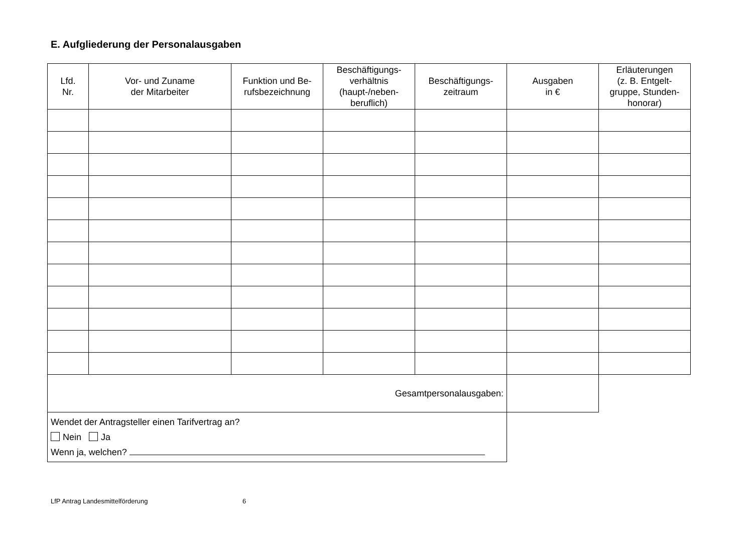E. Aufgliederung der Personalausgaben
| Lfd. Nr. | Vor- und Zuname der Mitarbeiter | Funktion und Be- rufsbezeichnung | Beschäftigungs- verhältnis (haupt-/neben- beruflich) | Beschäftigungs- zeitraum | Ausgaben in € | Erläuterungen (z. B. Entgelt- gruppe, Stunden- honorar) |
| --- | --- | --- | --- | --- | --- | --- |
| Gesamtpersonalausgaben: | | | | | | |
| Wendet der Antragsteller einen Tarifvertrag an? Nein Ja Wenn ja, welchen? | | | | | | |
LfP Antrag Landesmittelförderung 6